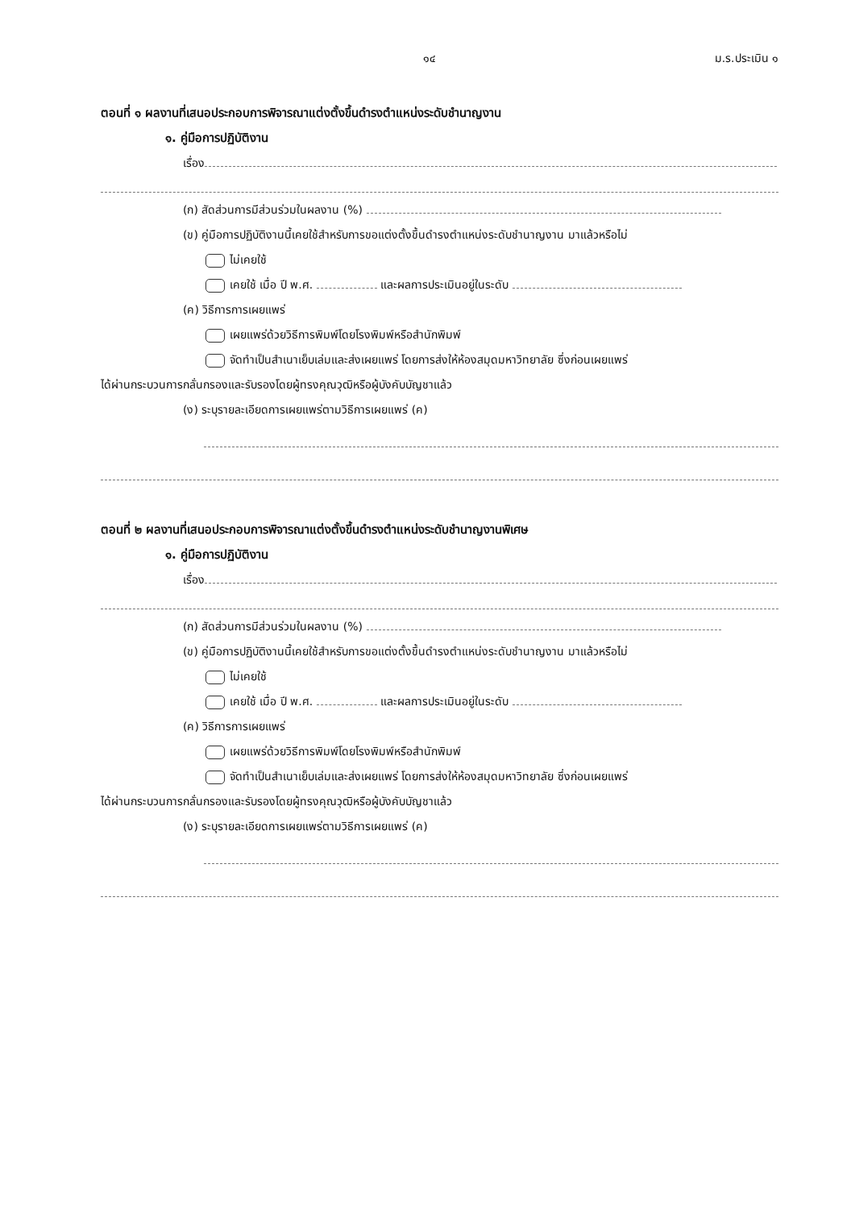๑๔ ม.ร.ประเมิน ๑
ตอนที่ ๑ ผลงานที่เสนอประกอบการพิจารณาแต่งตั้งขึ้นดำรงตำแหน่งระดับชำนาญงาน
๑. คู่มือการปฏิบัติงาน
เรื่อง
(ก) สัดส่วนการมีส่วนร่วมในผลงาน (%)
(ข) คู่มือการปฏิบัติงานนี้เคยใช้สำหรับการขอแต่งตั้งขึ้นดำรงตำแหน่งระดับชำนาญงาน มาแล้วหรือไม่
ไม่เคยใช้
เคยใช้ เมื่อ ปี พ.ศ. และผลการประเมินอยู่ในระดับ
(ค) วิธีการการเผยแพร่
เผยแพร่ด้วยวิธีการพิมพ์โดยโรงพิมพ์หรือสำนักพิมพ์
จัดทำเป็นสำเนาเย็บเล่มและส่งเผยแพร่ โดยการส่งให้ห้องสมุดมหาวิทยาลัย ซึ่งก่อนเผยแพร่
ได้ผ่านกระบวนการกลั่นกรองและรับรองโดยผู้ทรงคุณวุฒิหรือผู้บังคับบัญชาแล้ว
(ง) ระบุรายละเอียดการเผยแพร่ตามวิธีการเผยแพร่ (ค)
ตอนที่ ๒ ผลงานที่เสนอประกอบการพิจารณาแต่งตั้งขึ้นดำรงตำแหน่งระดับชำนาญงานพิเศษ
๑. คู่มือการปฏิบัติงาน
เรื่อง
(ก) สัดส่วนการมีส่วนร่วมในผลงาน (%)
(ข) คู่มือการปฏิบัติงานนี้เคยใช้สำหรับการขอแต่งตั้งขึ้นดำรงตำแหน่งระดับชำนาญงาน มาแล้วหรือไม่
ไม่เคยใช้
เคยใช้ เมื่อ ปี พ.ศ. และผลการประเมินอยู่ในระดับ
(ค) วิธีการการเผยแพร่
เผยแพร่ด้วยวิธีการพิมพ์โดยโรงพิมพ์หรือสำนักพิมพ์
จัดทำเป็นสำเนาเย็บเล่มและส่งเผยแพร่ โดยการส่งให้ห้องสมุดมหาวิทยาลัย ซึ่งก่อนเผยแพร่
ได้ผ่านกระบวนการกลั่นกรองและรับรองโดยผู้ทรงคุณวุฒิหรือผู้บังคับบัญชาแล้ว
(ง) ระบุรายละเอียดการเผยแพร่ตามวิธีการเผยแพร่ (ค)